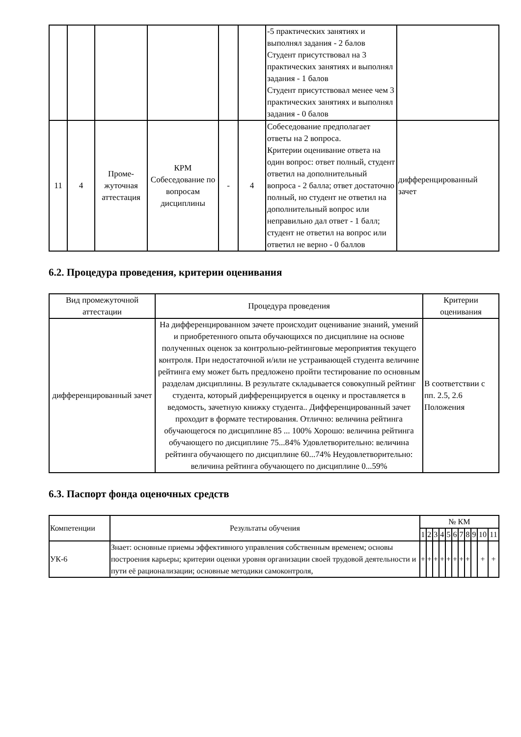| | | | | | | -5 практических занятиях и выполнял задания - 2 балов Студент присутствовал на 3 практических занятиях и выполнял задания - 1 балов Студент присутствовал менее чем 3 практических занятиях и выполнял задания - 0 балов | |
| 11 | 4 | Проме-жуточная аттестация | КРМ Собеседование по вопросам дисциплины | - | 4 | Собеседование предполагает ответы на 2 вопроса. Критерии оценивание ответа на один вопрос: ответ полный, студент ответил на дополнительный вопроса - 2 балла; ответ достаточно полный, но студент не ответил на дополнительный вопрос или неправильно дал ответ - 1 балл; студент не ответил на вопрос или ответил не верно - 0 баллов | дифференцированный зачет |
6.2. Процедура проведения, критерии оценивания
| Вид промежуточной аттестации | Процедура проведения | Критерии оценивания |
| --- | --- | --- |
| дифференцированный зачет | На дифференцированном зачете происходит оценивание знаний, умений и приобретенного опыта обучающихся по дисциплине на основе полученных оценок за контрольно-рейтинговые мероприятия текущего контроля. При недостаточной и/или не устраивающей студента величине рейтинга ему может быть предложено пройти тестирование по основным разделам дисциплины. В результате складывается совокупный рейтинг студента, который дифференцируется в оценку и проставляется в ведомость, зачетную книжку студента.. Дифференцированный зачет проходит в формате тестирования. Отлично: величина рейтинга обучающегося по дисциплине 85 ... 100% Хорошо: величина рейтинга обучающего по дисциплине 75...84% Удовлетворительно: величина рейтинга обучающего по дисциплине 60...74% Неудовлетворительно: величина рейтинга обучающего по дисциплине 0...59% | В соответствии с пп. 2.5, 2.6 Положения |
6.3. Паспорт фонда оценочных средств
| Компетенции | Результаты обучения | № КМ | | | | | | | | | | |
| | | 1 | 2 | 3 | 4 | 5 | 6 | 7 | 8 | 9 | 10 | 11 |
| УК-6 | Знает: основные приемы эффективного управления собственным временем; основы построения карьеры; критерии оценки уровня организации своей трудовой деятельности и пути её рационализации; основные методики самоконтроля, | + | + | + | + | + | + | + | + | | + | + |